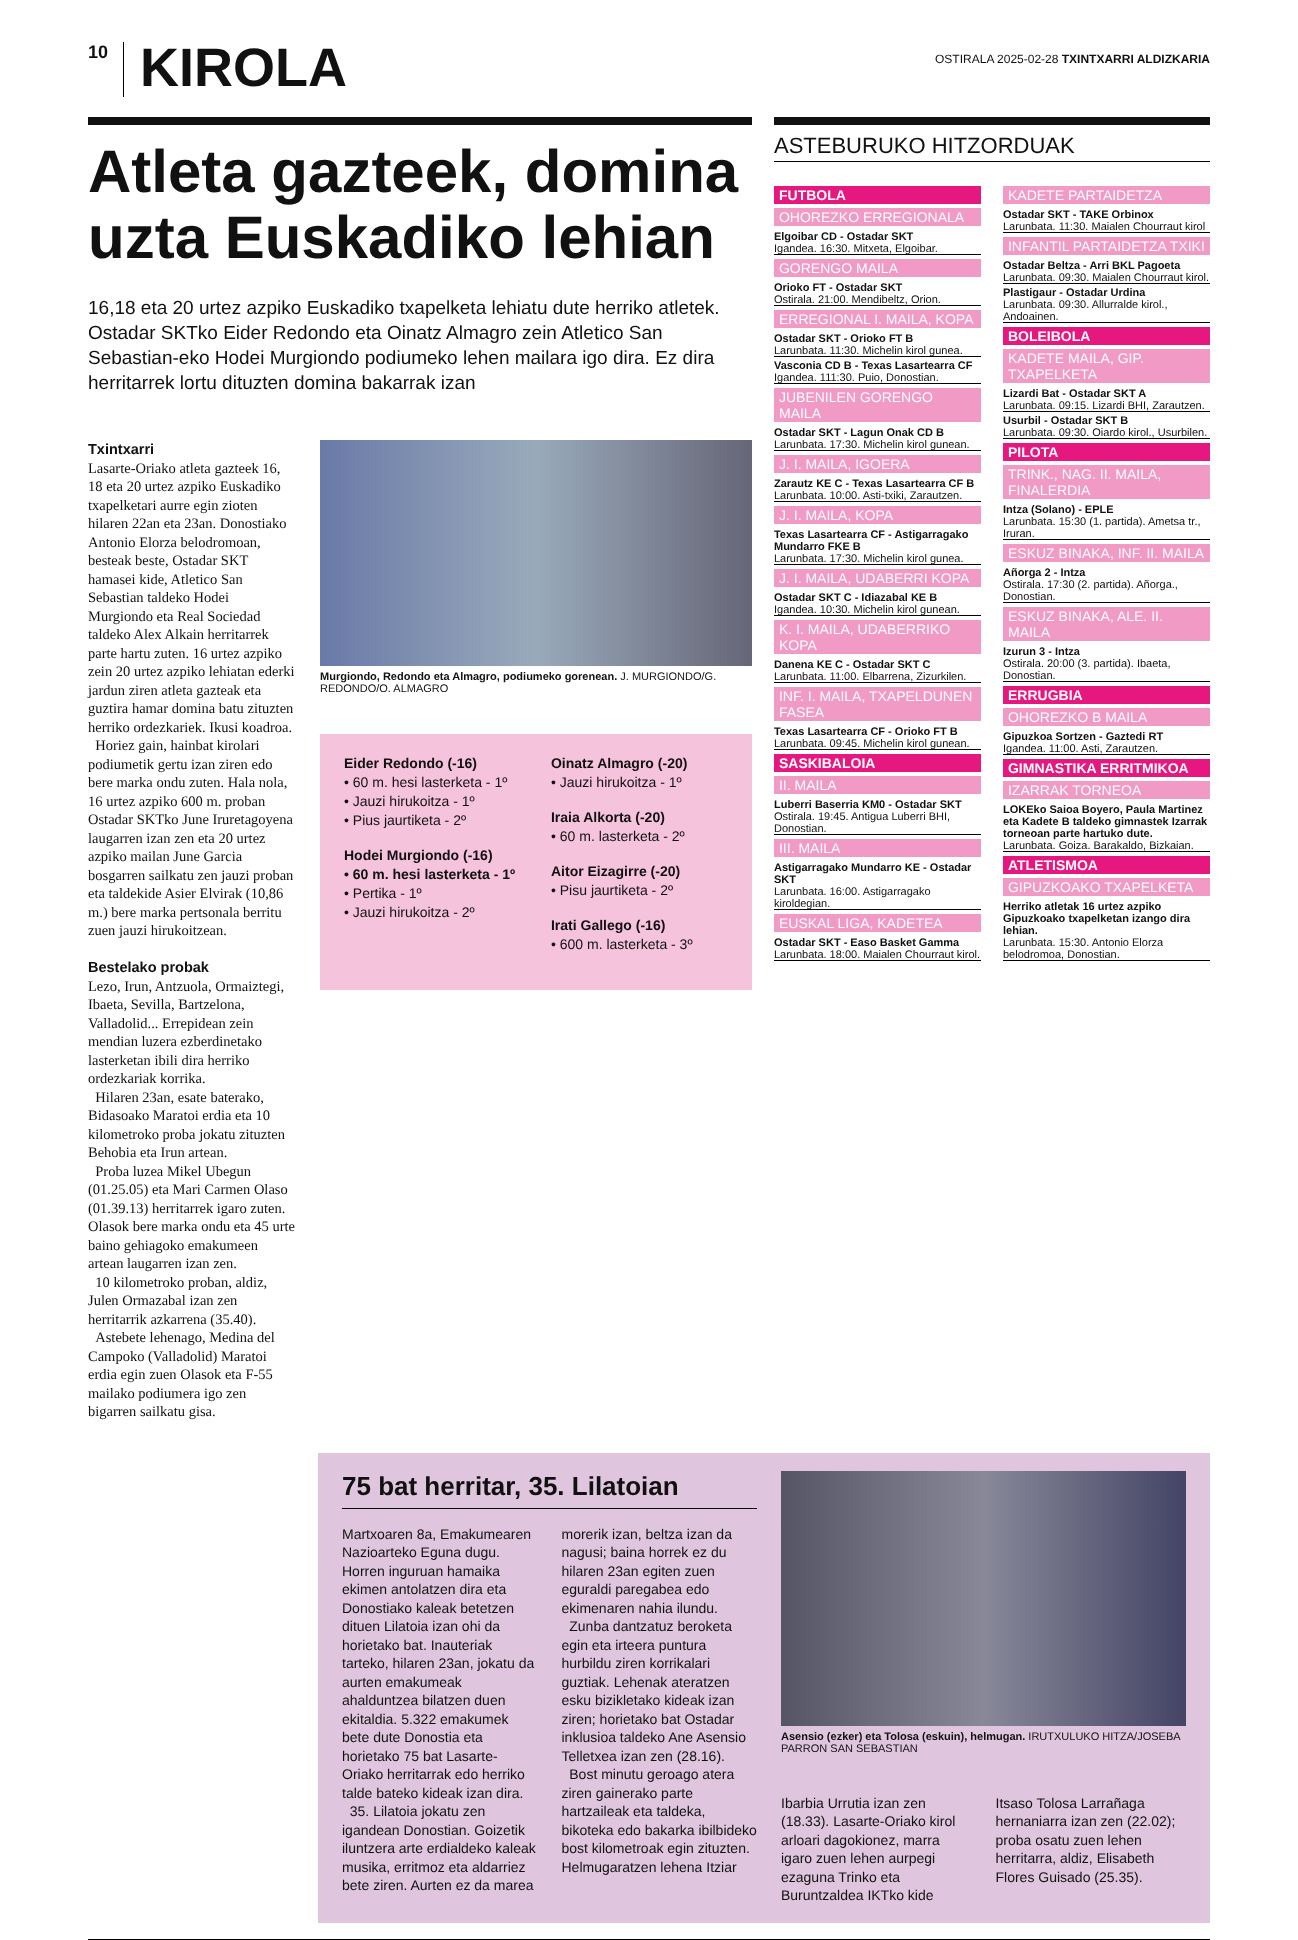10
KIROLA
OSTIRALA 2025-02-28 TXINTXARRI ALDIZKARIA
Atleta gazteek, domina uzta Euskadiko lehian
16,18 eta 20 urtez azpiko Euskadiko txapelketa lehiatu dute herriko atletek. Ostadar SKTko Eider Redondo eta Oinatz Almagro zein Atletico San Sebastian-eko Hodei Murgiondo podiumeko lehen mailara igo dira. Ez dira herritarrek lortu dituzten domina bakarrak izan
Txintxarri
Lasarte-Oriako atleta gazteek 16, 18 eta 20 urtez azpiko Euskadiko txapelketari aurre egin zioten hilaren 22an eta 23an. Donostiako Antonio Elorza belodromoan, besteak beste, Ostadar SKT hamasei kide, Atletico San Sebastian taldeko Hodei Murgiondo eta Real Sociedad taldeko Alex Alkain herritarrek parte hartu zuten. 16 urtez azpiko zein 20 urtez azpiko lehiatan ederki jardun ziren atleta gazteak eta guztira hamar domina batu zituzten herriko ordezkariek. Ikusi koadroa.
Horiez gain, hainbat kirolari podiumetik gertu izan ziren edo bere marka ondu zuten. Hala nola, 16 urtez azpiko 600 m. proban Ostadar SKTko June Iruretagoyena laugarren izan zen eta 20 urtez azpiko mailan June Garcia bosgarren sailkatu zen jauzi proban eta taldekide Asier Elvirak (10,86 m.) bere marka pertsonala berritu zuen jauzi hirukoitzean.
Bestelako probak
Lezo, Irun, Antzuola, Ormaiztegi, Ibaeta, Sevilla, Bartzelona, Valladolid... Errepidean zein mendian luzera ezberdinetako lasterketan ibili dira herriko ordezkariak korrika.
Hilaren 23an, esate baterako, Bidasoako Maratoi erdia eta 10 kilometroko proba jokatu zituzten Behobia eta Irun artean.
Proba luzea Mikel Ubegun (01.25.05) eta Mari Carmen Olaso (01.39.13) herritarrek igaro zuten. Olasok bere marka ondu eta 45 urte baino gehiagoko emakumeen artean laugarren izan zen.
10 kilometroko proban, aldiz, Julen Ormazabal izan zen herritarrik azkarrena (35.40).
Astebete lehenago, Medina del Campoko (Valladolid) Maratoi erdia egin zuen Olasok eta F-55 mailako podiumera igo zen bigarren sailkatu gisa.
Murgiondo, Redondo eta Almagro, podiumeko gorenean. J. MURGIONDO/G. REDONDO/O. ALMAGRO
Eider Redondo (-16)
• 60 m. hesi lasterketa - 1º
• Jauzi hirukoitza - 1º
• Pius jaurtiketa - 2º
Hodei Murgiondo (-16)
• 60 m. hesi lasterketa - 1º
• Pertika - 1º
• Jauzi hirukoitza - 2º
Oinatz Almagro (-20)
• Jauzi hirukoitza - 1º
Iraia Alkorta (-20)
• 60 m. lasterketa - 2º
Aitor Eizagirre (-20)
• Pisu jaurtiketa - 2º
Irati Gallego (-16)
• 600 m. lasterketa - 3º
ASTEBURUKO HITZORDUAK
FUTBOLA
OHOREZKO ERREGIONALA
Elgoibar CD - Ostadar SKT
Igandea. 16:30. Mitxeta, Elgoibar.
GORENGO MAILA
Orioko FT - Ostadar SKT
Ostirala. 21:00. Mendibeltz, Orion.
ERREGIONAL I. MAILA, KOPA
Ostadar SKT - Orioko FT B
Larunbata. 11:30. Michelin kirol gunea.
Vasconia CD B - Texas Lasartearra CF
Igandea. 111:30. Puio, Donostian.
JUBENILEN GORENGO MAILA
Ostadar SKT - Lagun Onak CD B
Larunbata. 17:30. Michelin kirol gunean.
J. I. MAILA, IGOERA
Zarautz KE C - Texas Lasartearra CF B
Larunbata. 10:00. Asti-txiki, Zarautzen.
J. I. MAILA, KOPA
Texas Lasartearra CF - Astigarragako Mundarro FKE B
Larunbata. 17:30. Michelin kirol gunea.
J. I. MAILA, UDABERRI KOPA
Ostadar SKT C - Idiazabal KE B
Igandea. 10:30. Michelin kirol gunean.
K. I. MAILA, UDABERRIKO KOPA
Danena KE C - Ostadar SKT C
Larunbata. 11:00. Elbarrena, Zizurkilen.
INF. I. MAILA, TXAPELDUNEN FASEA
Texas Lasartearra CF - Orioko FT B
Larunbata. 09:45. Michelin kirol gunean.
SASKIBALOIA
II. MAILA
Luberri Baserria KM0 - Ostadar SKT
Ostirala. 19:45. Antigua Luberri BHI, Donostian.
III. MAILA
Astigarragako Mundarro KE - Ostadar SKT
Larunbata. 16:00. Astigarragako kiroldegian.
EUSKAL LIGA, KADETEA
Ostadar SKT - Easo Basket Gamma
Larunbata. 18:00. Maialen Chourraut kirol.
KADETE PARTAIDETZA
Ostadar SKT - TAKE Orbinox
Larunbata. 11:30. Maialen Chourraut kirol
INFANTIL PARTAIDETZA TXIKI
Ostadar Beltza - Arri BKL Pagoeta
Larunbata. 09:30. Maialen Chourraut kirol.
Plastigaur - Ostadar Urdina
Larunbata. 09:30. Allurralde kirol., Andoainen.
BOLEIBOLA
KADETE MAILA, GIP. TXAPELKETA
Lizardi Bat - Ostadar SKT A
Larunbata. 09:15. Lizardi BHI, Zarautzen.
Usurbil - Ostadar SKT B
Larunbata. 09:30. Oiardo kirol., Usurbilen.
PILOTA
TRINK., NAG. II. MAILA, FINALERDIA
Intza (Solano) - EPLE
Larunbata. 15:30 (1. partida). Ametsa tr., Iruran.
ESKUZ BINAKA, INF. II. MAILA
Añorga 2 - Intza
Ostirala. 17:30 (2. partida). Añorga., Donostian.
ESKUZ BINAKA, ALE. II. MAILA
Izurun 3 - Intza
Ostirala. 20:00 (3. partida). Ibaeta, Donostian.
ERRUGBIA
OHOREZKO B MAILA
Gipuzkoa Sortzen - Gaztedi RT
Igandea. 11:00. Asti, Zarautzen.
GIMNASTIKA ERRITMIKOA
IZARRAK TORNEOA
LOKEko Saioa Boyero, Paula Martinez eta Kadete B taldeko gimnastek Izarrak torneoan parte hartuko dute.
Larunbata. Goiza. Barakaldo, Bizkaian.
ATLETISMOA
GIPUZKOAKO TXAPELKETA
Herriko atletak 16 urtez azpiko Gipuzkoako txapelketan izango dira lehian.
Larunbata. 15:30. Antonio Elorza belodromoa, Donostian.
75 bat herritar, 35. Lilatoian
Martxoaren 8a, Emakumearen Nazioarteko Eguna dugu. Horren inguruan hamaika ekimen antolatzen dira eta Donostiako kaleak betetzen dituen Lilatoia izan ohi da horietako bat. Inauteriak tarteko, hilaren 23an, jokatu da aurten emakumeak ahalduntzea bilatzen duen ekitaldia. 5.322 emakumek bete dute Donostia eta horietako 75 bat Lasarte-Oriako herritarrak edo herriko talde bateko kideak izan dira.
35. Lilatoia jokatu zen igandean Donostian. Goizetik iluntzera arte erdialdeko kaleak musika, erritmoz eta aldarriez bete ziren. Aurten ez da marea morerik izan, beltza izan da nagusi; baina horrek ez du hilaren 23an egiten zuen eguraldi paregabea edo ekimenaren nahia ilundu.
Zunba dantzatuz beroketa egin eta irteera puntura hurbildu ziren korrikalari guztiak. Lehenak ateratzen esku bizikletako kideak izan ziren; horietako bat Ostadar inklusioa taldeko Ane Asensio Telletxea izan zen (28.16).
Bost minutu geroago atera ziren gainerako parte hartzaileak eta taldeka, bikoteka edo bakarka ibilbideko bost kilometroak egin zituzten. Helmugaratzen lehena Itziar
Asensio (ezker) eta Tolosa (eskuin), helmugan. IRUTXULUKO HITZA/JOSEBA PARRON SAN SEBASTIAN
Ibarbia Urrutia izan zen (18.33). Lasarte-Oriako kirol arloari dagokionez, marra igaro zuen lehen aurpegi ezaguna Trinko eta Buruntzaldea IKTko kide Itsaso Tolosa Larrañaga hernaniarra izan zen (22.02); proba osatu zuen lehen herritarra, aldiz, Elisabeth Flores Guisado (25.35).